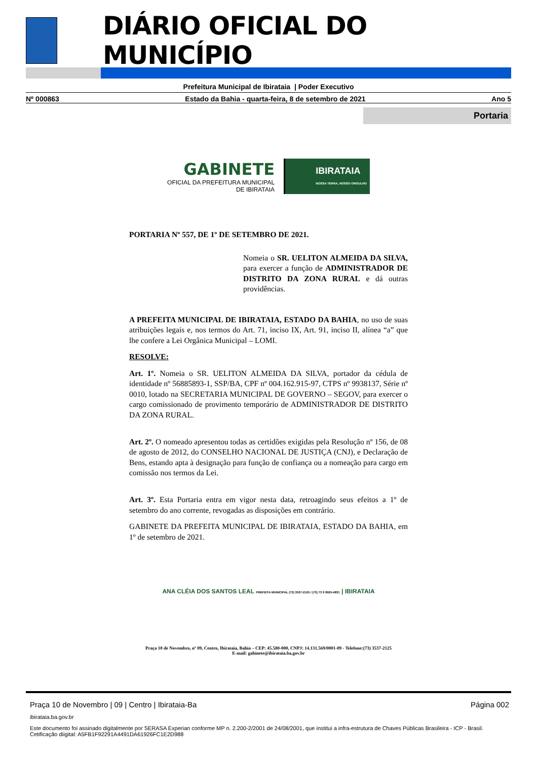DIÁRIO OFICIAL DO MUNICÍPIO
Prefeitura Municipal de Ibirataia | Poder Executivo
Nº 000863 Estado da Bahia - quarta-feira, 8 de setembro de 2021 Ano 5
Portaria
GABINETE
OFICIAL DA PREFEITURA MUNICIPAL
DE IBIRATAIA
IBIRATAIA
NOSSA TERRA, NOSSO ORGULHO
PORTARIA Nº 557, DE 1º DE SETEMBRO DE 2021.
Nomeia o SR. UELITON ALMEIDA DA SILVA, para exercer a função de ADMINISTRADOR DE DISTRITO DA ZONA RURAL e dá outras providências.
A PREFEITA MUNICIPAL DE IBIRATAIA, ESTADO DA BAHIA, no uso de suas atribuições legais e, nos termos do Art. 71, inciso IX, Art. 91, inciso II, alínea “a” que lhe confere a Lei Orgânica Municipal – LOMI.
RESOLVE:
Art. 1º. Nomeia o SR. UELITON ALMEIDA DA SILVA, portador da cédula de identidade nº 56885893-1, SSP/BA, CPF nº 004.162.915-97, CTPS nº 9938137, Série nº 0010, lotado na SECRETARIA MUNICIPAL DE GOVERNO – SEGOV, para exercer o cargo comissionado de provimento temporário de ADMINISTRADOR DE DISTRITO DA ZONA RURAL.
Art. 2º. O nomeado apresentou todas as certidões exigidas pela Resolução nº 156, de 08 de agosto de 2012, do CONSELHO NACIONAL DE JUSTIÇA (CNJ), e Declaração de Bens, estando apta à designação para função de confiança ou a nomeação para cargo em comissão nos termos da Lei.
Art. 3º. Esta Portaria entra em vigor nesta data, retroagindo seus efeitos a 1º de setembro do ano corrente, revogadas as disposições em contrário.
GABINETE DA PREFEITA MUNICIPAL DE IBIRATAIA, ESTADO DA BAHIA, em 1º de setembro de 2021.
ANA CLÉIA DOS SANTOS LEAL PREFEITA MUNICIPAL (73) 3537-2125 / (73) 73 9 9925-4831 | IBIRATAIA
Praça 10 de Novembro, nº 09, Centro, Ibirataia, Bahia – CEP: 45.580-000, CNPJ: 14.131.569/0001-09 - Telefone:(73) 3537-2125
E-mail: gabinete@ibirataia.ba.gov.br
Praça 10 de Novembro | 09 | Centro | Ibirataia-Ba Página 002
ibirataia.ba.gov.br
Este documento foi assinado digitalmente por SERASA Experian conforme MP n. 2.200-2/2001 de 24/08/2001, que institui a infra-estrutura de Chaves Públicas Brasileira - ICP - Brasil. Cetificação diigital: A5FB1F92291A4491DA61926FC1E2D988